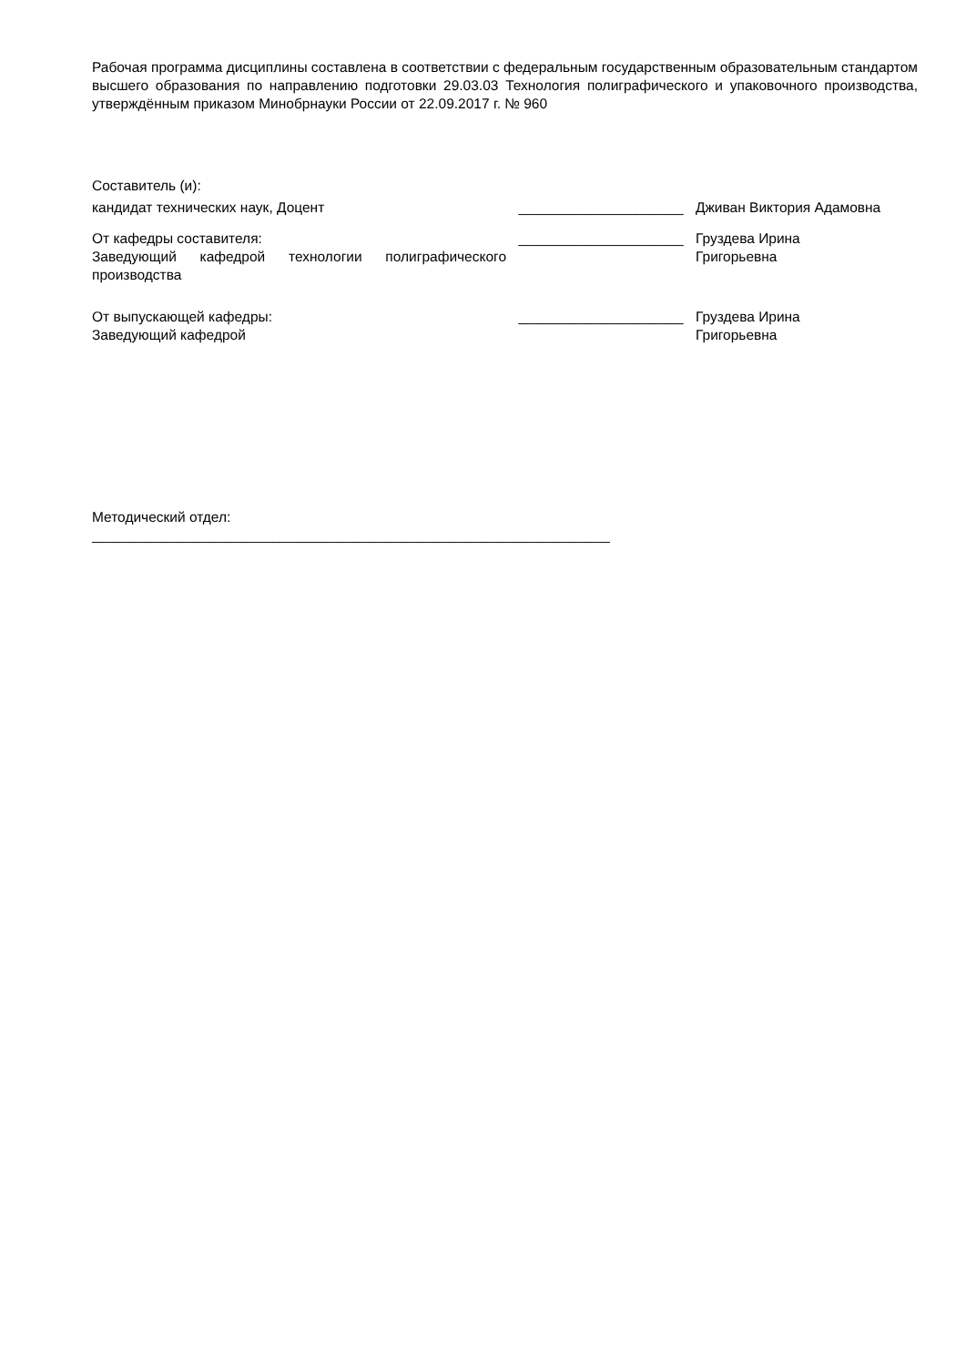Рабочая программа дисциплины составлена в соответствии с федеральным государственным образовательным стандартом высшего образования по направлению подготовки 29.03.03 Технология полиграфического и упаковочного производства, утверждённым приказом Минобрнауки России от 22.09.2017 г. № 960
Составитель (и):
| кандидат технических наук, Доцент | _____________________ | Дживан Виктория Адамовна |
| От кафедры составителя: Заведующий кафедрой технологии полиграфического производства | _____________________ | Груздева Ирина Григорьевна |
| От выпускающей кафедры: Заведующий кафедрой | _____________________ | Груздева Ирина Григорьевна |
Методический отдел:
__________________________________________________________________